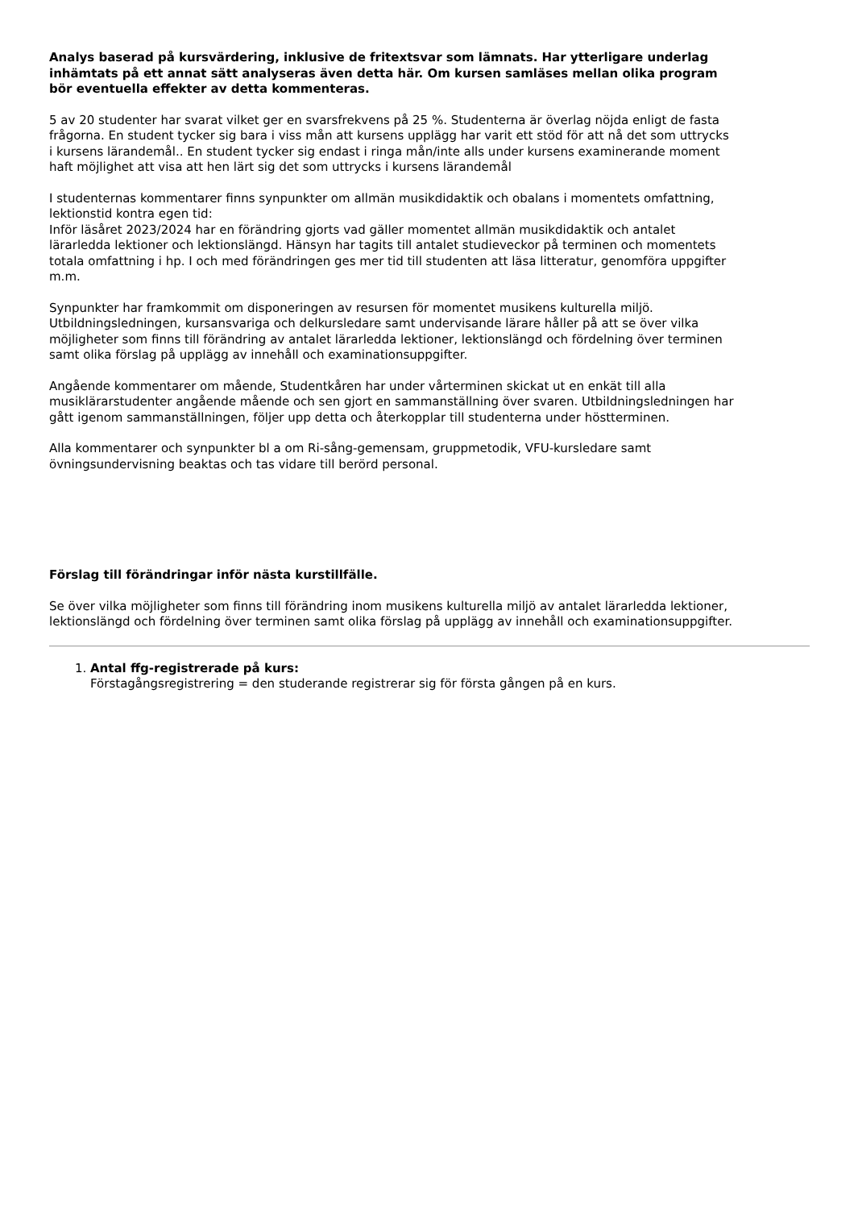Analys baserad på kursvärdering, inklusive de fritextsvar som lämnats. Har ytterligare underlag inhämtats på ett annat sätt analyseras även detta här. Om kursen samläses mellan olika program bör eventuella effekter av detta kommenteras.
5 av 20 studenter har svarat vilket ger en svarsfrekvens på 25 %. Studenterna är överlag nöjda enligt de fasta frågorna. En student tycker sig bara i viss mån att kursens upplägg har varit ett stöd för att nå det som uttrycks i kursens lärandemål.. En student tycker sig endast i ringa mån/inte alls under kursens examinerande moment haft möjlighet att visa att hen lärt sig det som uttrycks i kursens lärandemål
I studenternas kommentarer finns synpunkter om allmän musikdidaktik och obalans i momentets omfattning, lektionstid kontra egen tid:
Inför läsåret 2023/2024 har en förändring gjorts vad gäller momentet allmän musikdidaktik och antalet lärarledda lektioner och lektionslängd. Hänsyn har tagits till antalet studieveckor på terminen och momentets totala omfattning i hp. I och med förändringen ges mer tid till studenten att läsa litteratur, genomföra uppgifter m.m.
Synpunkter har framkommit om disponeringen av resursen för momentet musikens kulturella miljö. Utbildningsledningen, kursansvariga och delkursledare samt undervisande lärare håller på att se över vilka möjligheter som finns till förändring av antalet lärarledda lektioner, lektionslängd och fördelning över terminen samt olika förslag på upplägg av innehåll och examinationsuppgifter.
Angående kommentarer om mående, Studentkåren har under vårterminen skickat ut en enkät till alla musiklärarstudenter angående mående och sen gjort en sammanställning över svaren. Utbildningsledningen har gått igenom sammanställningen, följer upp detta och återkopplar till studenterna under höstterminen.
Alla kommentarer och synpunkter bl a om Ri-sång-gemensam, gruppmetodik, VFU-kursledare samt övningsundervisning beaktas och tas vidare till berörd personal.
Förslag till förändringar inför nästa kurstillfälle.
Se över vilka möjligheter som finns till förändring inom musikens kulturella miljö av antalet lärarledda lektioner, lektionslängd och fördelning över terminen samt olika förslag på upplägg av innehåll och examinationsuppgifter.
1. Antal ffg-registrerade på kurs:
Förstagångsregistrering = den studerande registrerar sig för första gången på en kurs.